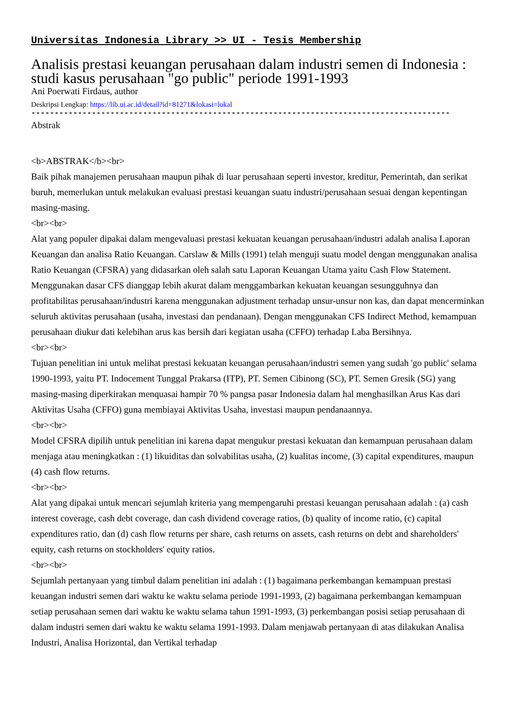Universitas Indonesia Library >> UI - Tesis Membership
Analisis prestasi keuangan perusahaan dalam industri semen di Indonesia : studi kasus perusahaan "go public" periode 1991-1993
Ani Poerwati Firdaus, author
Deskripsi Lengkap: https://lib.ui.ac.id/detail?id=81271&lokasi=lokal
------------------------------------------------------------------------------------------
Abstrak
<b>ABSTRAK</b><br>
Baik pihak manajemen perusahaan maupun pihak di luar perusahaan seperti investor, kreditur, Pemerintah, dan serikat buruh, memerlukan untuk melakukan evaluasi prestasi keuangan suatu industri/perusahaan sesuai dengan kepentingan masing-masing.
<br><br>
Alat yang populer dipakai dalam mengevaluasi prestasi kekuatan keuangan perusahaan/industri adalah analisa Laporan Keuangan dan analisa Ratio Keuangan. Carslaw & Mills (1991) telah menguji suatu model dengan menggunakan analisa Ratio Keuangan (CFSRA) yang didasarkan oleh salah satu Laporan Keuangan Utama yaitu Cash Flow Statement. Menggunakan dasar CFS dianggap lebih akurat dalam menggambarkan kekuatan keuangan sesungguhnya dan profitabilitas perusahaan/industri karena menggunakan adjustment terhadap unsur-unsur non kas, dan dapat mencerminkan seluruh aktivitas perusahaan (usaha, investasi dan pendanaan). Dengan menggunakan CFS Indirect Method, kemampuan perusahaan diukur dati kelebihan arus kas bersih dari kegiatan usaha (CFFO) terhadap Laba Bersihnya.
<br><br>
Tujuan penelitian ini untuk melihat prestasi kekuatan keuangan perusahaan/industri semen yang sudah 'go public' selama 1990-1993, yaitu PT. Indocement Tunggal Prakarsa (ITP), PT. Semen Cibinong (SC), PT. Semen Gresik (SG) yang masing-masing diperkirakan menquasai hampir 70 % pangsa pasar Indonesia dalam hal menghasilkan Arus Kas dari Aktivitas Usaha (CFFO) guna membiayai Aktivitas Usaha, investasi maupun pendanaannya.
<br><br>
Model CFSRA dipilih untuk penelitian ini karena dapat mengukur prestasi kekuatan dan kemampuan perusahaan dalam menjaga atau meningkatkan : (1) likuiditas dan solvabilitas usaha, (2) kualitas income, (3) capital expenditures, maupun (4) cash flow returns.
<br><br>
Alat yang dipakai untuk mencari sejumlah kriteria yang mempengaruhi prestasi keuangan perusahaan adalah : (a) cash interest coverage, cash debt coverage, dan cash dividend coverage ratios, (b) quality of income ratio, (c) capital expenditures ratio, dan (d) cash flow returns per share, cash returns on assets, cash returns on debt and shareholders' equity, cash returns on stockholders' equity ratios.
<br><br>
Sejumlah pertanyaan yang timbul dalam penelitian ini adalah : (1) bagaimana perkembangan kemampuan prestasi keuangan industri semen dari waktu ke waktu selama periode 1991-1993, (2) bagaimana perkembangan kemampuan setiap perusahaan semen dari waktu ke waktu selama tahun 1991-1993, (3) perkembangan posisi setiap perusahaan di dalam industri semen dari waktu ke waktu selama 1991-1993. Dalam menjawab pertanyaan di atas dilakukan Analisa Industri, Analisa Horizontal, dan Vertikal terhadap